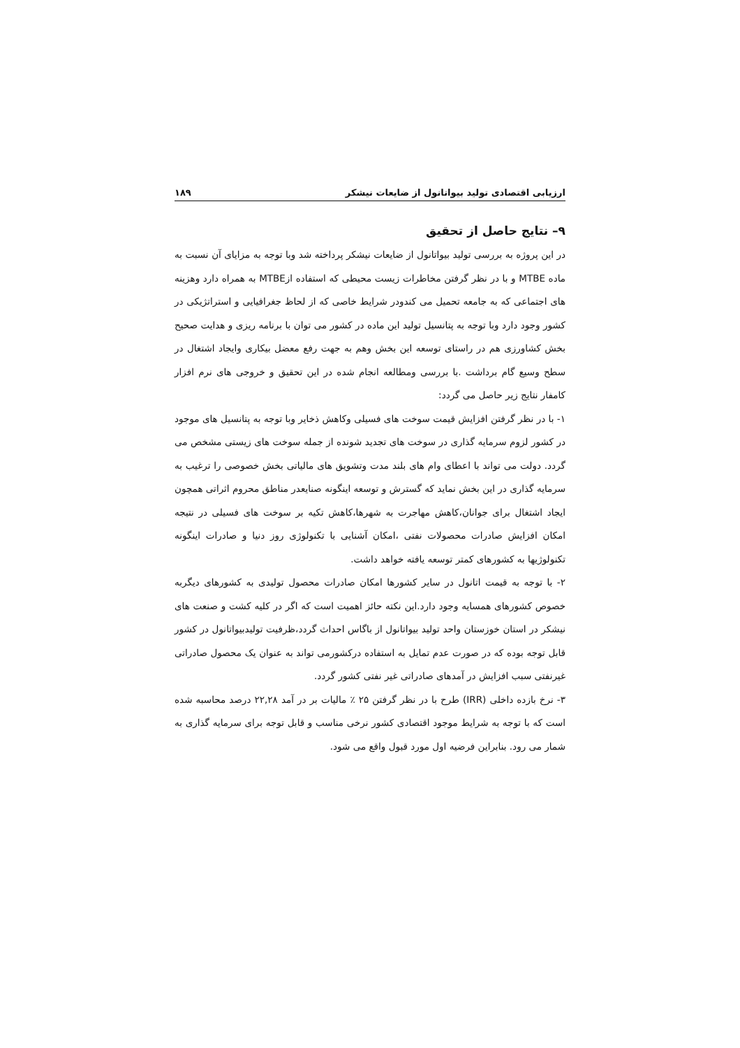ارزیابی اقتصادی تولید بیواتانول از ضایعات نیشکر ۱۸۹
۹– نتایج حاصل از تحقیق
در این پروژه به بررسی تولید بیواتانول از ضایعات نیشکر پرداخته شد وبا توجه به مزایای آن نسبت به ماده MTBE و با در نظر گرفتن مخاطرات زیست محیطی که استفاده ازMTBE به همراه دارد وهزینه های اجتماعی که به جامعه تحمیل می کندودر شرایط خاصی که از لحاظ جغرافیایی و استراتژیکی در کشور وجود دارد وبا توجه به پتانسیل تولید این ماده در کشور می توان با برنامه ریزی و هدایت صحیح بخش کشاورزی هم در راستای توسعه این بخش وهم به جهت رفع معضل بیکاری وایجاد اشتغال در سطح وسیع گام برداشت .با بررسی ومطالعه انجام شده در این تحقیق و خروجی های نرم افزار کامفار نتایج زیر حاصل می گردد:
۱- با در نظر گرفتن افزایش قیمت سوخت های فسیلی وکاهش ذخایر وبا توجه به پتانسیل های موجود در کشور لزوم سرمایه گذاری در سوخت های تجدید شونده از جمله سوخت های زیستی مشخص می گردد. دولت می تواند با اعطای وام های بلند مدت وتشویق های مالیاتی بخش خصوصی را ترغیب به سرمایه گذاری در این بخش نماید که گسترش و توسعه اینگونه صنایعدر مناطق محروم اثراتی همچون ایجاد اشتغال برای جوانان،کاهش مهاجرت به شهرها،کاهش تکیه بر سوخت های فسیلی در نتیجه امکان افزایش صادرات محصولات نفتی ،امکان آشنایی با تکنولوژی روز دنیا و صادرات اینگونه تکنولوژیها به کشورهای کمتر توسعه یافته خواهد داشت.
۲- با توجه به قیمت اتانول در سایر کشورها امکان صادرات محصول تولیدی به کشورهای دیگربه خصوص کشورهای همسایه وجود دارد.این نکته حائز اهمیت است که اگر در کلیه کشت و صنعت های نیشکر در استان خوزستان واحد تولید بیواتانول از باگاس احداث گردد،ظرفیت تولیدبیواتانول در کشور قابل توجه بوده که در صورت عدم تمایل به استفاده درکشورمی تواند به عنوان یک محصول صادراتی غیرنفتی سبب افزایش در آمدهای صادراتی غیر نفتی کشور گردد.
۳- نرخ بازده داخلی (IRR) طرح با در نظر گرفتن ۲۵ ٪ مالیات بر در آمد ۲۲,۲۸ درصد محاسبه شده است که با توجه به شرایط موجود اقتصادی کشور نرخی مناسب و قابل توجه برای سرمایه گذاری به شمار می رود. بنابراین فرضیه اول مورد قبول واقع می شود.